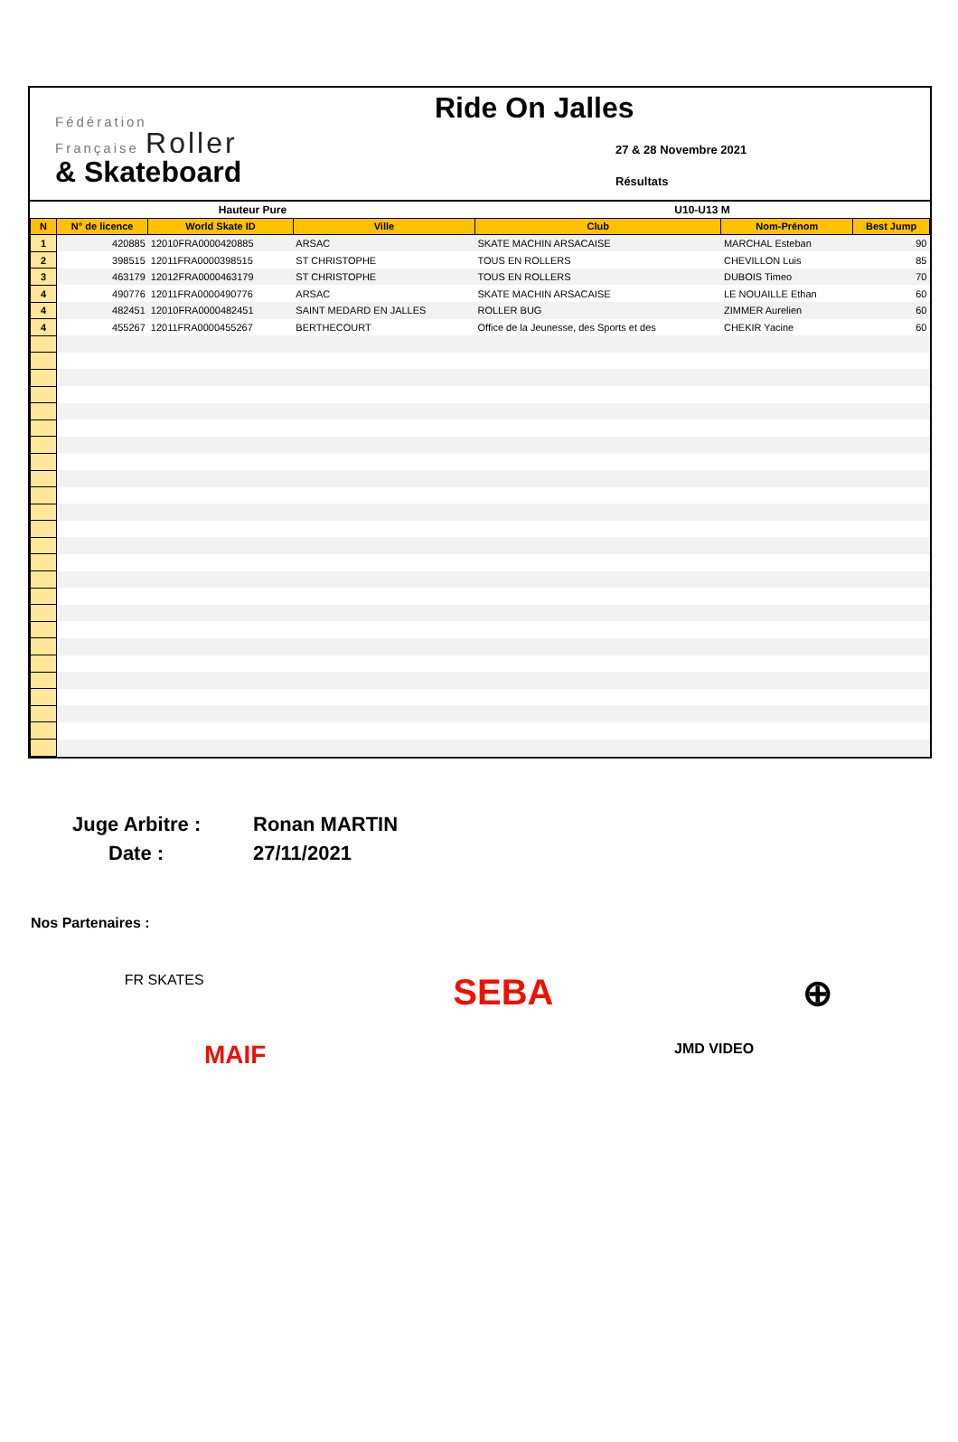Fédération
Française Roller
& Skateboard
Ride On Jalles
27 & 28 Novembre 2021
Résultats
| Hauteur Pure | | | | U10-U13 M | | |
| N | N° de licence | World Skate ID | Ville | Club | Nom-Prénom | Best Jump |
| 1 | 420885 | 12010FRA0000420885 | ARSAC | SKATE MACHIN ARSACAISE | MARCHAL Esteban | 90 |
| 2 | 398515 | 12011FRA0000398515 | ST CHRISTOPHE | TOUS EN ROLLERS | CHEVILLON Luis | 85 |
| 3 | 463179 | 12012FRA0000463179 | ST CHRISTOPHE | TOUS EN ROLLERS | DUBOIS Timeo | 70 |
| 4 | 490776 | 12011FRA0000490776 | ARSAC | SKATE MACHIN ARSACAISE | LE NOUAILLE Ethan | 60 |
| 4 | 482451 | 12010FRA0000482451 | SAINT MEDARD EN JALLES | ROLLER BUG | ZIMMER Aurelien | 60 |
| 4 | 455267 | 12011FRA0000455267 | BERTHECOURT | Office de la Jeunesse, des Sports et des | CHEKIR Yacine | 60 |
Juge Arbitre :
Ronan MARTIN
Date :
27/11/2021
Nos Partenaires :
FR SKATES SEBA ⊕
MAIF JMD VIDEO